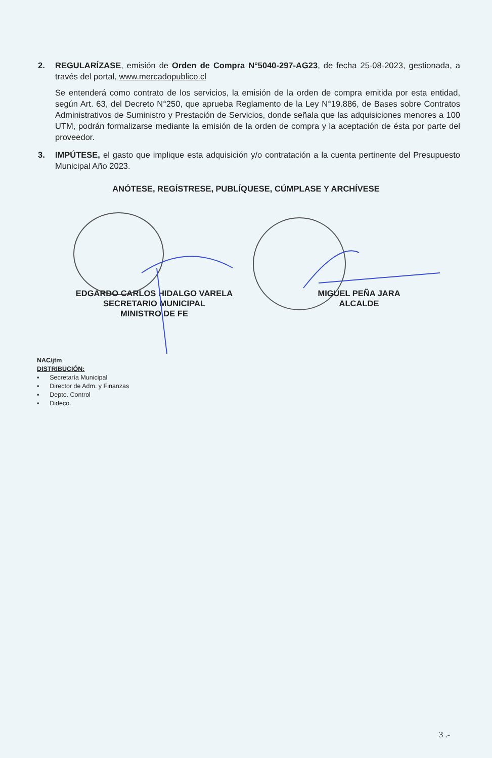2. REGULARÍZASE, emisión de Orden de Compra N°5040-297-AG23, de fecha 25-08-2023, gestionada, a través del portal, www.mercadopublico.cl
Se entenderá como contrato de los servicios, la emisión de la orden de compra emitida por esta entidad, según Art. 63, del Decreto N°250, que aprueba Reglamento de la Ley N°19.886, de Bases sobre Contratos Administrativos de Suministro y Prestación de Servicios, donde señala que las adquisiciones menores a 100 UTM, podrán formalizarse mediante la emisión de la orden de compra y la aceptación de ésta por parte del proveedor.
3. IMPÚTESE, el gasto que implique esta adquisición y/o contratación a la cuenta pertinente del Presupuesto Municipal Año 2023.
ANÓTESE, REGÍSTRESE, PUBLÍQUESE, CÚMPLASE Y ARCHÍVESE
EDGARDO CARLOS HIDALGO VARELA
SECRETARIO MUNICIPAL
MINISTRO DE FE
MIGUEL PEÑA JARA
ALCALDE
NAC/jtm
DISTRIBUCIÓN:
▪ Secretaría Municipal
▪ Director de Adm. y Finanzas
▪ Depto. Control
▪ Dideco.
3 .-